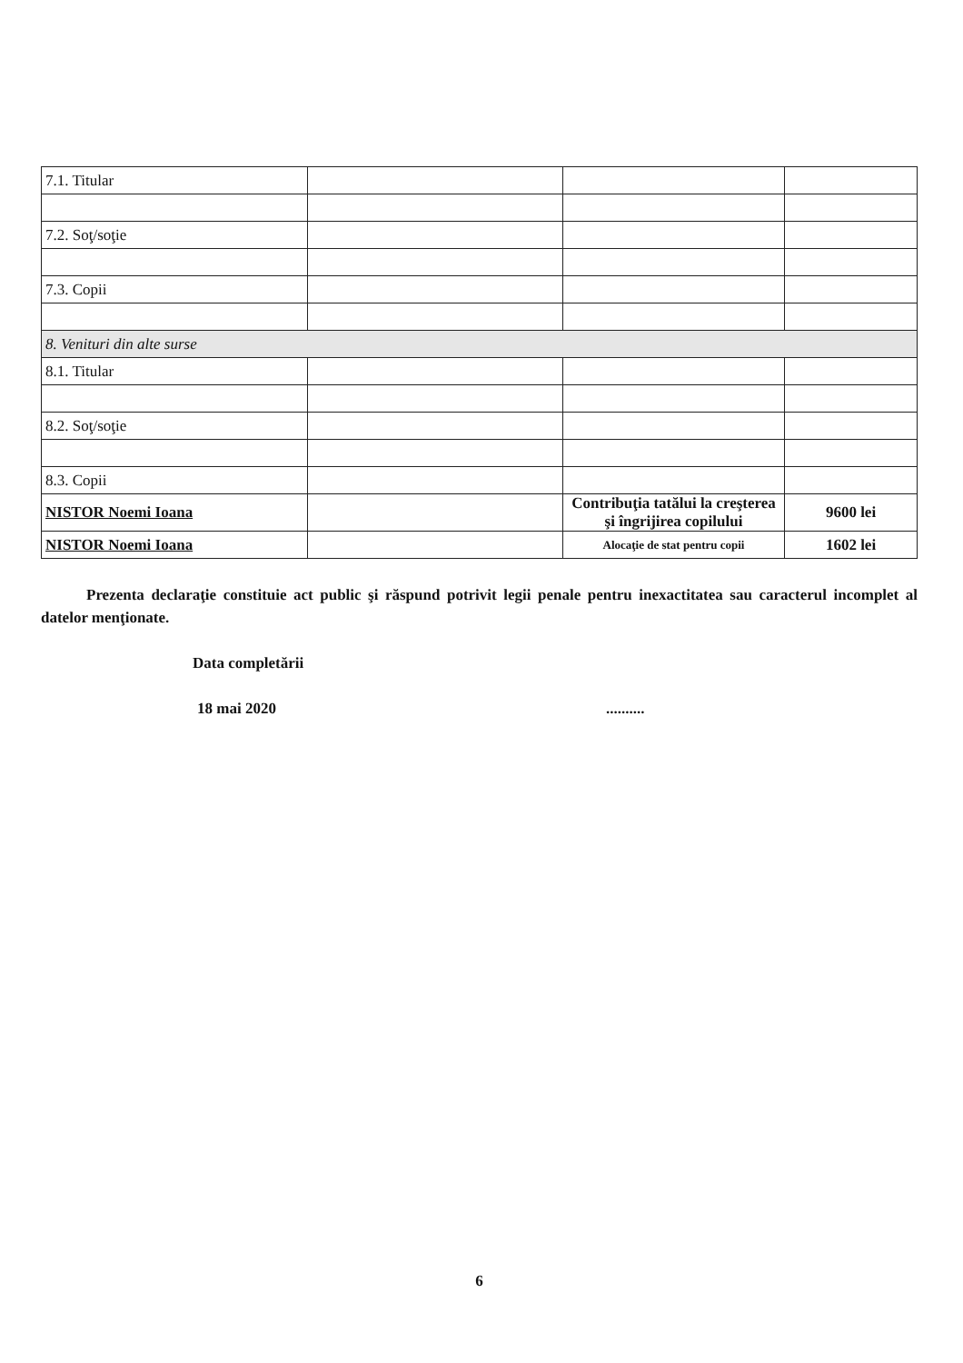| 7.1. Titular | | | |
| 7.2. Soţ/soţie | | | |
| 7.3. Copii | | | |
| 8. Venituri din alte surse | | | |
| 8.1. Titular | | | |
| 8.2. Soţ/soţie | | | |
| 8.3. Copii | | | |
| NISTOR Noemi Ioana | | Contribuţia tatălui la creşterea şi îngrijirea copilului | 9600 lei |
| NISTOR Noemi Ioana | | Alocaţie de stat pentru copii | 1602 lei |
Prezenta declaraţie constituie act public şi răspund potrivit legii penale pentru inexactitatea sau caracterul incomplet al datelor menţionate.
Data completării
18 mai 2020..........
6